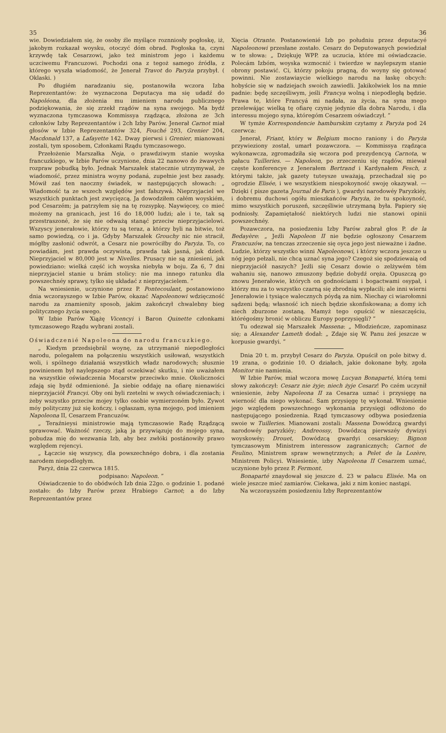35 36
wie. Dowiedziałem się, że osoby źle myślące roznniosły pogłoskę, iż, jakobym rozkazał woysku, otoczyć dóm obrad. Pogłoska ta, czyni krzywdę tak Cesarzowi, jako też ministrom jego i każdemu uczciwemu Francuzowi. Pochodzi ona z tegoż samego źródła, z którego wyszła wiadomość, że Jenerał Travot do Paryża przybył. ( Oklaski. )
Po długiém naradzaniu się, postanowiła wczora Izba Reprezentantów: że wyznaczona Deputacya ma się udadź do Napoléona, dla złożenia mu imieniem narodu publicznego podziękowania, że się zrzekł rządów na syna swojego. Ma bydź wyznaczona tymczasowa Kommissya rządząca, złożona ze 3ch członków Izby Reprezentantów i 2ch Izby Parów. Jenerał Carnot miał głosów w Izbie Reprezentantów 324, Fouché 293, Grenier 204, Macdonald 137, a Lafayette 142. Dway pierwsi i Grenier, mianowani zostali, tym sposobem, Członkami Rządu tymczasowego.
Przełożenie Marszałka Neja, o prawdziwym stanie woyska francuzkiego, w Izbie Parów uczynione, dnia 22 nanowo do żwawych rozpraw pobudką było. Jednak Marszałek statecznie utrzymywał, że wiadomość, przez ministra woyny podaná, zupełnie jest bez zasady. Mówił zaś ten naoczny świadek, w następujących słowach: „ Wiadomość ta ze wszech względów jest fałszywá. Nieprzyjaciel we wszystkich punktach jest zwycięzcą. Ja dowodziłem całém woyskiém, pod Cesarzém; ja patrzyłem się na tę rozsypkę. Naywięcey, co mieć możemy na granicach, jest 16 do 18,000 ludzi; ale i te, tak są przestraszoné, że się nie odważą stanąć przeciw nieprzyjacielowi. Wszyscy jenerałowie, którzy tu są teraz, a którzy byli na bitwie, toż samo powiedzą, co i ja. Gdyby Marszałek Grouchy nic nie stracił, mógłby zasłonić odwrót, a Cesarz nie powróciłby do Paryża. To, co powiadám, jest prawda oczywista, prawda tak jasná, jak dzień. Nieprzyjaciel w 80,000 jest w Nivelles. Prusacy nie są zniesieni, jak powiedziano: wielká część ich woyska niebyła w boju. Za 6, 7 dni nieprzyjaciel stanie u brám stolicy: nie ma innego ratunku dla powszechnéy sprawy, tylko się układać z nieprzyjacielem. ”
Na wniesienie, uczynione przez P. Pontecoulant, postanowiono dnia wczorayszego w Izbie Parów, okazać Napoleonowi wdzięczność narodu za znamienity sposob, jakim zakończył chwalebny bieg politycznego życia swego.
W Izbie Parów Xiążę Vicencyi i Baron Quinette członkami tymczasowego Rządu wybrani zostali.
Oświadczenié Napoleona do narodu francuzkiego.
„ Kiedym przedsiębrál woynę, za utrzymanié niepodległości narodu, polegałem na połączeniu wszystkich usiłowań, wszystkich woli, i spólnego działaniá wszystkich władz narodowych; słusznie powinienem był naylepszego ztąd oczekiwać skutku, i nie uważałem na wszystkie oświadczenia Mocarstw przeciwko mnie. Okoliczności zdają się bydź odmienioné. Ja siebie oddaję na ofiarę nienawiści nieprzyjaciół Francyi. Oby oni byli rzetelni w swych oświadczeniach; i żeby wszystko przeciw mojey tylko osobie wymierzoném było. Zywot móy polityczny już się kończy, i ogłaszam, syna mojego, pod imieniem Napoleona II, Cesarzem Francuzów.
„ Teraźnieysi ministrowie mają tymczasowie Radę Rządzącą sprawować. Ważność rzeczy, jaką ja przywiązuję do mojego syna, pobudza mię do wezwania Izb, aby bez zwłóki postánowiły prawo względem rejencyi.
„ Łączcie się wszyscy, dla powszechnégo dobra, i dla zostania narodem niepodległym.
Paryż, dnia 22 czerwca 1815.
podpisano: Napoleon. ”
Oświadczenie to do obódwóch Izb dnia 22go. o godzinie 1. podané zostało: do Izby Parów przez Hrabiego Carnot; a do Izby Reprezentantów przez
Xięcia Otrante. Postanowienié Izb po południu przez deputacyé Napoleonowi przesłane zostało. Cesarz do Deputowanych powiedział w te słowa: „ Dziękuję WPP. za uczucia, które mi oświadczacie. Polecám Izbóm, woyska wzmocnić i twierdze w naylepszym stanie obrony postawić. Ci, którzy pokoju pragną, do woyny się gotować powinni. Nie zostawiaycie wielkiego narodu na łaskę obcych: hobyście się w nadziejach swoich zawiedli. Jakikolwiek los na mnie padnie: będę szczęśliwym, jeśli Francya wolną i niepodległą będzie. Prawa te, które Francyá mi nadała, za życia, na syna mego przelewájąc wielką tę ofiarę czynię jedynie dla dobra Narodu, i dla interessu mojego syna, któregóm Cesarzem oświadczył. ”
W tymże Korrespondencie hamburskim czytamy z Paryża pod 24 czerwca:
Jenerał, Friant, który w Belgium mocno raniony i do Paryża przywieziony został, umarł pozawczora. — Kommissya rządząca wykonawcza, zgromadziła się wczora pod prezydencyą Carnota, w pałacu Tuilleries. — Napoleon, po zrzeczeniu się rządów, miewał częste konferencye z Jenerałem Bertrand i Kardynałem Fesch, z którymi także, jak gazety tuteysze uważają, przechadzał się po ogrodzie Elisée, i we wszystkiem niespokoyność swoję okazywał. — Dzięki ( pisze gazeta Journal de Paris ), gwardyi narodowéy Paryzkiéy, i dobremu duchowi ogółu mieszkańców Paryża, że tu spokoyność, mimo wszystkich poruszeń, szczęśliwie utrzymaną była. Papiery się podniosły. Zapamiętałość niektórych ludzi nie stanowi opinii powszechnéy.
Pozawczora, na posiedzeniu Izby Parów zabrał głos P. de la Bedayère: „ Jeźli Napoleon II nie będzie ogłoszony Cesarzem Francuzów, na tenczas zrzeczenie się oyca jego jest nieważne i żadne. Ludzie, którzy wszystko winni Napoleonowi, i którzy wczora jeszcze u nóg jego pełzali, nie chcą uznać syna jego? Czegoż się spodziewaią od nieprzyjaciół naszych? Jeźli się Cesarz dowie o zelżywém tém wahaniu się, nanowo zmuszony będzie dobydź oręża. Opuszczą go znowu Jenerałowie, których on godnościami i bogactwami osypał, i którzy mu za to wszystko czarną się zbrodnią wypłacili; ale inni wierni Jenerałowie i tysiące walecznych póydą za nim. Niechay ci wiarołomni sądzeni będą; własność ich niech będzie skonfiskowana; a domy ich niech zburzone zostaną. Mamyż tego opuścić w nieszczęściu, którégośmy bronić w obliczu Europy poprzysięgli? ”
Tu odezwał się Marszałek Massena: „ Młodzieńcze, zapominasz się; a Alexander Lameth dodał: „ Zdaje się W. Panu żeś jeszcze w korpusie gwardyi. ”
Dnia 20 t. m. przybył Cesarz do Paryża. Opuścił on pole bitwy d. 19 zrana, o godzinie 10. O działach, jakie dokonane były, zgoła Monitor nie namienia.
W Izbie Parów, miał wczora mowę Lucyan Bonaparté, którą temi słowy zakończył: Cesarz nie żyje; niech żyje Cesarz! Po czém uczynił wniesienie, żeby Napoleona II za Cesarza uznać i przysięgę na wierność dla niego wykonać. Sam przysięgę tę wykonał. Wniesienie jego względem powszechnego wykonania przysięgi odłożono do następującego posiedzenia. Rząd tymczasowy odbywa posiedzenia swoie w Tuilleries. Mianowani zostali: Massena Dowódzcą gwardyi narodowéy paryzkiéy; Andreossy, Dowódzcą pierwszéy dywizyi woyskowéy; Drouet, Dowódzcą gwardyi cesarskiey; Bignon tymczasowym Ministrem interessow zagranicznych; Carnot de Feulino, Ministrem spraw wewnętrznych; a Pelet de la Lozère, Ministrem Policyi. Wniesienie, izby Napoleona II Cesarzem uznać, uczynione było przez P. Fermont.
Bonaparté znaydował się jeszcze d. 23 w pałacu Elisée. Ma on wiele jeszcze mieć zamiarów. Ciekawa, jaki z nim koniec nastąpi.
Na wczorayszém posiedzeniu Izby Reprezentantów